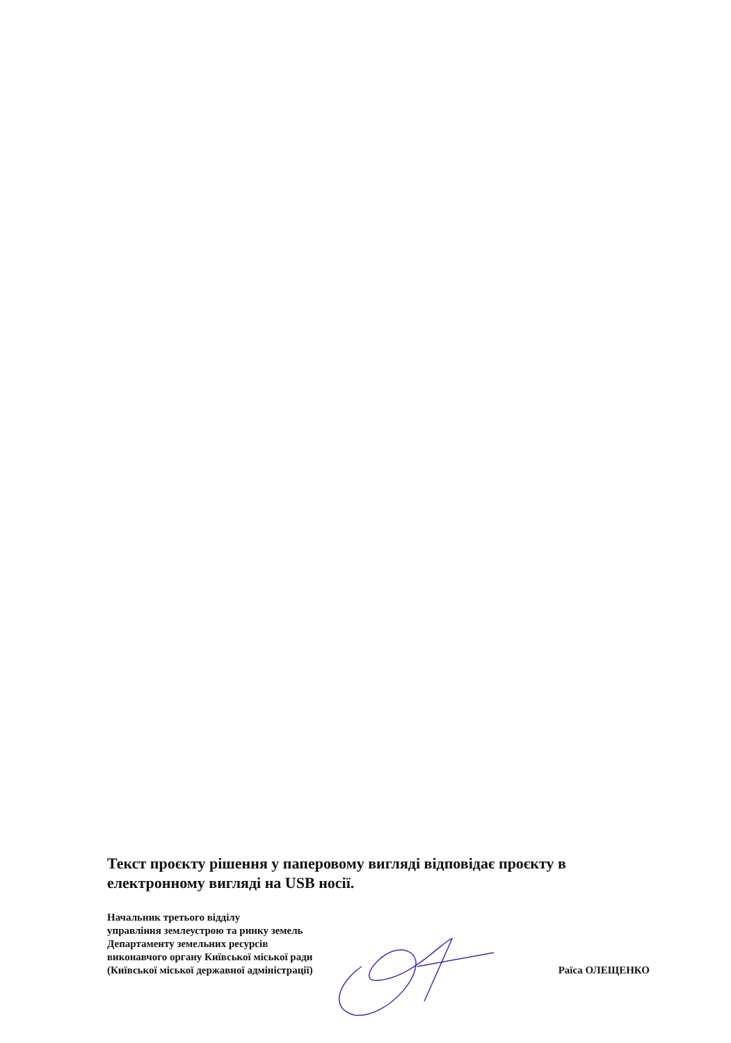Текст проєкту рішення у паперовому вигляді відповідає проєкту в електронному вигляді на USB носії.
Начальник третього відділу
управління землеустрою та ринку земель
Департаменту земельних ресурсів
виконавчого органу Київської міської ради
(Київської міської державної адміністрації) Раїса ОЛЕЩЕНКО